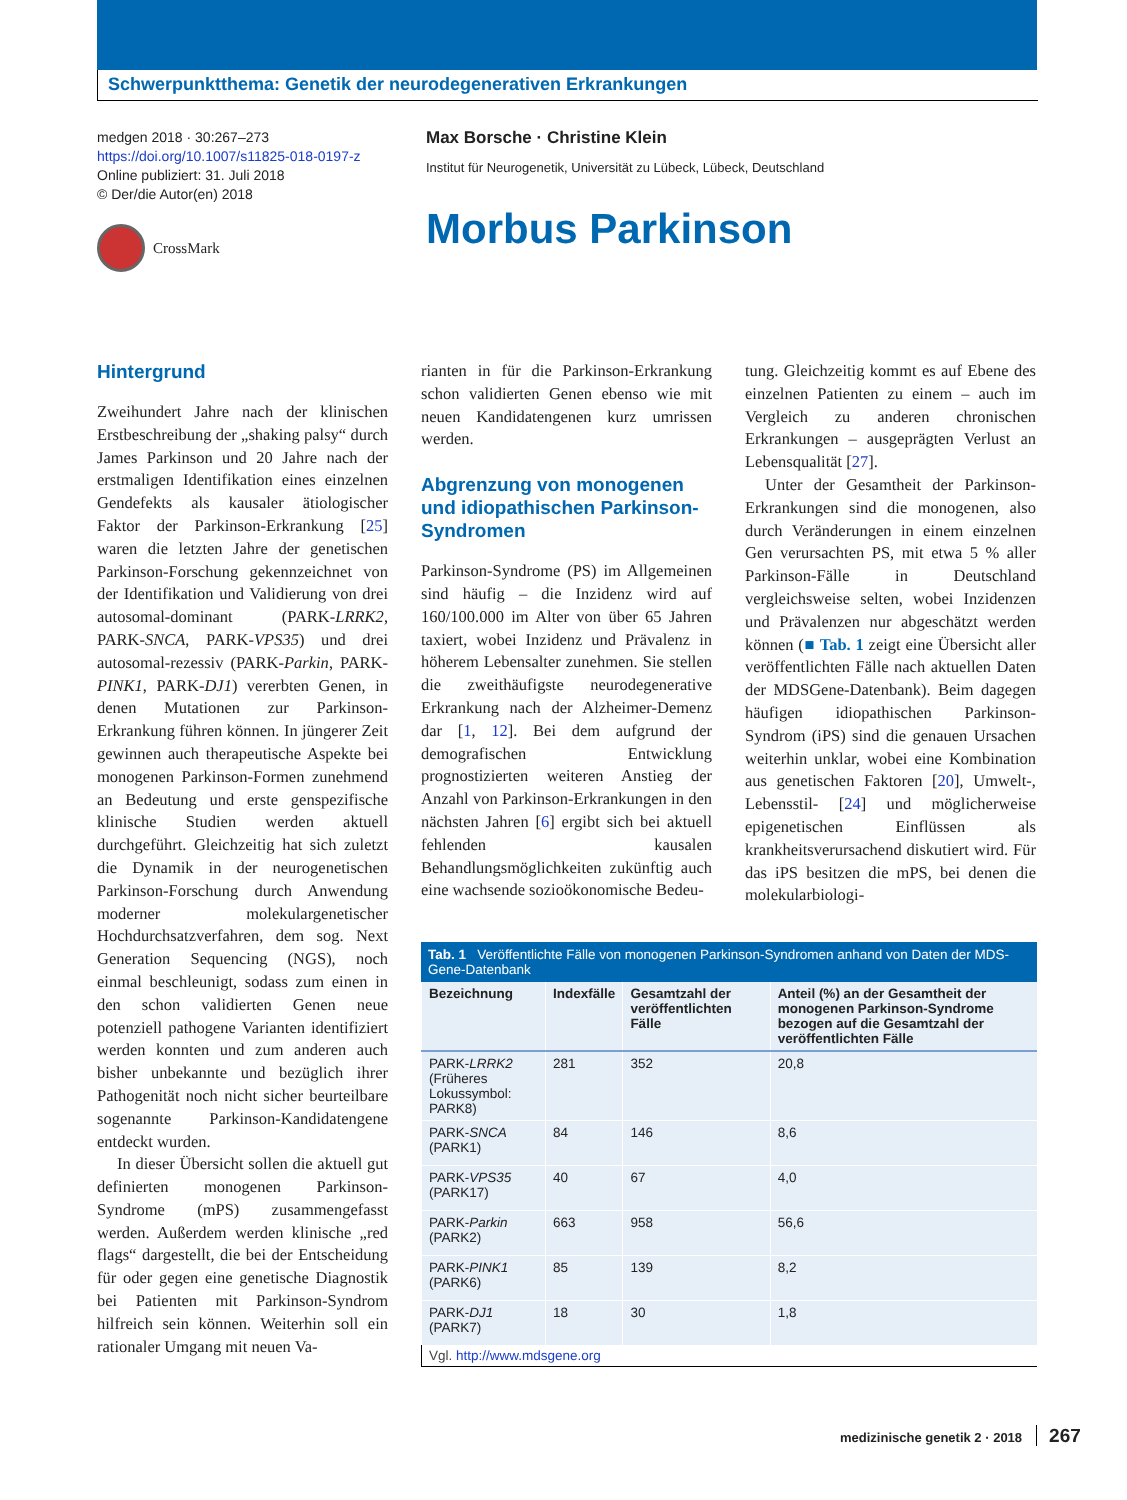Schwerpunktthema: Genetik der neurodegenerativen Erkrankungen
medgen 2018 · 30:267–273
https://doi.org/10.1007/s11825-018-0197-z
Online publiziert: 31. Juli 2018
© Der/die Autor(en) 2018
CrossMark
Max Borsche · Christine Klein
Institut für Neurogenetik, Universität zu Lübeck, Lübeck, Deutschland
Morbus Parkinson
Hintergrund
Zweihundert Jahre nach der klinischen Erstbeschreibung der „shaking palsy“ durch James Parkinson und 20 Jahre nach der erstmaligen Identifikation eines einzelnen Gendefekts als kausaler ätiologischer Faktor der Parkinson-Erkrankung [25] waren die letzten Jahre der genetischen Parkinson-Forschung gekennzeichnet von der Identifikation und Validierung von drei autosomal-dominant (PARK-LRRK2, PARK-SNCA, PARK-VPS35) und drei autosomal-rezessiv (PARK-Parkin, PARK-PINK1, PARK-DJ1) vererbten Genen, in denen Mutationen zur Parkinson-Erkrankung führen können. In jüngerer Zeit gewinnen auch therapeutische Aspekte bei monogenen Parkinson-Formen zunehmend an Bedeutung und erste genspezifische klinische Studien werden aktuell durchgeführt. Gleichzeitig hat sich zuletzt die Dynamik in der neurogenetischen Parkinson-Forschung durch Anwendung moderner molekulargenetischer Hochdurchsatzverfahren, dem sog. Next Generation Sequencing (NGS), noch einmal beschleunigt, sodass zum einen in den schon validierten Genen neue potenziell pathogene Varianten identifiziert werden konnten und zum anderen auch bisher unbekannte und bezüglich ihrer Pathogenität noch nicht sicher beurteilbare sogenannte Parkinson-Kandidatengene entdeckt wurden.
In dieser Übersicht sollen die aktuell gut definierten monogenen Parkinson-Syndrome (mPS) zusammengefasst werden. Außerdem werden klinische „red flags“ dargestellt, die bei der Entscheidung für oder gegen eine genetische Diagnostik bei Patienten mit Parkinson-Syndrom hilfreich sein können. Weiterhin soll ein rationaler Umgang mit neuen Va-
rianten in für die Parkinson-Erkrankung schon validierten Genen ebenso wie mit neuen Kandidatengenen kurz umrissen werden.
Abgrenzung von monogenen und idiopathischen Parkinson-Syndromen
Parkinson-Syndrome (PS) im Allgemeinen sind häufig – die Inzidenz wird auf 160/100.000 im Alter von über 65 Jahren taxiert, wobei Inzidenz und Prävalenz in höherem Lebensalter zunehmen. Sie stellen die zweithäufigste neurodegenerative Erkrankung nach der Alzheimer-Demenz dar [1, 12]. Bei dem aufgrund der demografischen Entwicklung prognostizierten weiteren Anstieg der Anzahl von Parkinson-Erkrankungen in den nächsten Jahren [6] ergibt sich bei aktuell fehlenden kausalen Behandlungsmöglichkeiten zukünftig auch eine wachsende sozioökonomische Bedeu-
tung. Gleichzeitig kommt es auf Ebene des einzelnen Patienten zu einem – auch im Vergleich zu anderen chronischen Erkrankungen – ausgeprägten Verlust an Lebensqualität [27].
Unter der Gesamtheit der Parkinson-Erkrankungen sind die monogenen, also durch Veränderungen in einem einzelnen Gen verursachten PS, mit etwa 5 % aller Parkinson-Fälle in Deutschland vergleichsweise selten, wobei Inzidenzen und Prävalenzen nur abgeschätzt werden können (■ Tab. 1 zeigt eine Übersicht aller veröffentlichten Fälle nach aktuellen Daten der MDSGene-Datenbank). Beim dagegen häufigen idiopathischen Parkinson-Syndrom (iPS) sind die genauen Ursachen weiterhin unklar, wobei eine Kombination aus genetischen Faktoren [20], Umwelt-, Lebensstil- [24] und möglicherweise epigenetischen Einflüssen als krankheitsverursachend diskutiert wird. Für das iPS besitzen die mPS, bei denen die molekularbiologi-
Tab. 1 Veröffentlichte Fälle von monogenen Parkinson-Syndromen anhand von Daten der MDS-Gene-Datenbank
| Bezeichnung | Indexfälle | Gesamtzahl der veröffentlichten Fälle | Anteil (%) an der Gesamtheit der monogenen Parkinson-Syndrome bezogen auf die Gesamtzahl der veröffentlichten Fälle |
| --- | --- | --- | --- |
| PARK- LRRK2 (Früheres Lokussymbol: PARK8) | 281 | 352 | 20,8 |
| PARK- SNCA (PARK1) | 84 | 146 | 8,6 |
| PARK- VPS35 (PARK17) | 40 | 67 | 4,0 |
| PARK- Parkin (PARK2) | 663 | 958 | 56,6 |
| PARK- PINK1 (PARK6) | 85 | 139 | 8,2 |
| PARK- DJ1 (PARK7) | 18 | 30 | 1,8 |
Vgl. http://www.mdsgene.org
medizinische genetik 2 · 2018 267